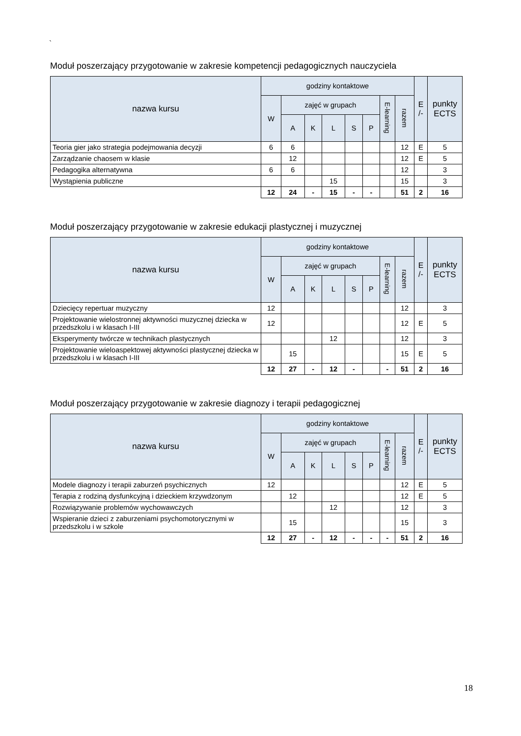`
Moduł poszerzający przygotowanie w zakresie kompetencji pedagogicznych nauczyciela
| nazwa kursu | godziny kontaktowe | | | | | | | | E /- | punkty ECTS |
| --- | --- | --- | --- | --- | --- | --- | --- | --- | --- | --- |
| | W | zajęć w grupach | | | | | E-learning | razem | | |
| | | A | K | L | S | P | | | | |
| Teoria gier jako strategia podejmowania decyzji | 6 | 6 | | | | | | 12 | E | 5 |
| Zarządzanie chaosem w klasie | | 12 | | | | | | 12 | E | 5 |
| Pedagogika alternatywna | 6 | 6 | | | | | | 12 | | 3 |
| Wystąpienia publiczne | | | | 15 | | | | 15 | | 3 |
| | 12 | 24 | - | 15 | - | - | | 51 | 2 | 16 |
Moduł poszerzający przygotowanie w zakresie edukacji plastycznej i muzycznej
| nazwa kursu | godziny kontaktowe | | | | | | | | E /- | punkty ECTS |
| --- | --- | --- | --- | --- | --- | --- | --- | --- | --- | --- |
| | W | zajęć w grupach | | | | | E-learning | razem | | |
| | | A | K | L | S | P | | | | |
| Dziecięcy repertuar muzyczny | 12 | | | | | | | 12 | | 3 |
| Projektowanie wielostronnej aktywności muzycznej dziecka w przedszkolu i w klasach I-III | 12 | | | | | | | 12 | E | 5 |
| Eksperymenty twórcze w technikach plastycznych | | | | 12 | | | | 12 | | 3 |
| Projektowanie wieloaspektowej aktywności plastycznej dziecka w przedszkolu i w klasach I-III | | 15 | | | | | | 15 | E | 5 |
| | 12 | 27 | - | 12 | - | | - | 51 | 2 | 16 |
Moduł poszerzający przygotowanie w zakresie diagnozy i terapii pedagogicznej
| nazwa kursu | godziny kontaktowe | | | | | | | | E /- | punkty ECTS |
| --- | --- | --- | --- | --- | --- | --- | --- | --- | --- | --- |
| | W | zajęć w grupach | | | | | E-learning | razem | | |
| | | A | K | L | S | P | | | | |
| Modele diagnozy i terapii zaburzeń psychicznych | 12 | | | | | | | 12 | E | 5 |
| Terapia z rodziną dysfunkcyjną i dzieckiem krzywdzonym | | 12 | | | | | | 12 | E | 5 |
| Rozwiązywanie problemów wychowawczych | | | | 12 | | | | 12 | | 3 |
| Wspieranie dzieci z zaburzeniami psychomotorycznymi w przedszkolu i w szkole | | 15 | | | | | | 15 | | 3 |
| | 12 | 27 | - | 12 | - | - | - | 51 | 2 | 16 |
18